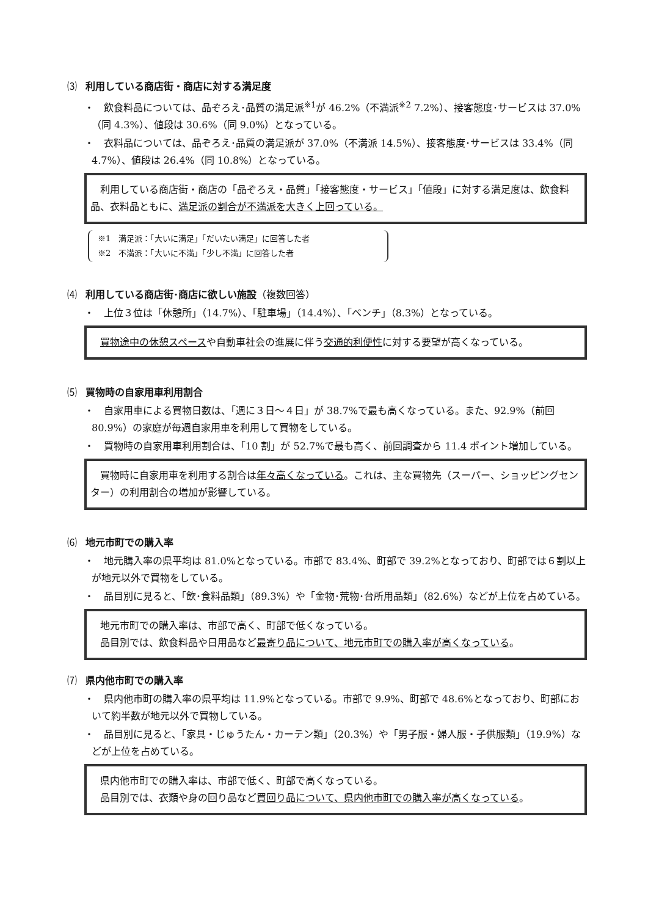⑶ 利用している商店街・商店に対する満足度
・　飲食料品については、品ぞろえ･品質の満足派<sup>※1</sup>が 46.2%（不満派<sup>※2</sup> 7.2%）、接客態度･サービスは 37.0%（同 4.3%）、値段は 30.6%（同 9.0%）となっている。
・　衣料品については、品ぞろえ･品質の満足派が 37.0%（不満派 14.5%）、接客態度･サービスは 33.4%（同 4.7%）、値段は 26.4%（同 10.8%）となっている。
　利用している商店街・商店の「品ぞろえ・品質」「接客態度・サービス」「値段」に対する満足度は、飲食料品、衣料品ともに、満足派の割合が不満派を大きく上回っている。
※1　満足派：「大いに満足」「だいたい満足」に回答した者
※2　不満派：「大いに不満」「少し不満」に回答した者
⑷ 利用している商店街･商店に欲しい施設（複数回答）
・　上位３位は「休憩所」（14.7%）、「駐車場」（14.4%）、「ベンチ」（8.3%）となっている。
　買物途中の休憩スペースや自動車社会の進展に伴う交通的利便性に対する要望が高くなっている。
⑸ 買物時の自家用車利用割合
・　自家用車による買物日数は、「週に３日～４日」が 38.7%で最も高くなっている。また、92.9%（前回 80.9%）の家庭が毎週自家用車を利用して買物をしている。
・　買物時の自家用車利用割合は、「10 割」が 52.7%で最も高く、前回調査から 11.4 ポイント増加している。
　買物時に自家用車を利用する割合は年々高くなっている。これは、主な買物先（スーパー、ショッピングセンター）の利用割合の増加が影響している。
⑹ 地元市町での購入率
・　地元購入率の県平均は 81.0%となっている。市部で 83.4%、町部で 39.2%となっており、町部では６割以上が地元以外で買物をしている。
・　品目別に見ると、「飲･食料品類」（89.3%）や「金物･荒物･台所用品類」（82.6%）などが上位を占めている。
　地元市町での購入率は、市部で高く、町部で低くなっている。
　品目別では、飲食料品や日用品など最寄り品について、地元市町での購入率が高くなっている。
⑺ 県内他市町での購入率
・　県内他市町の購入率の県平均は 11.9%となっている。市部で 9.9%、町部で 48.6%となっており、町部において約半数が地元以外で買物している。
・　品目別に見ると、「家具・じゅうたん・カーテン類」（20.3%）や「男子服・婦人服・子供服類」（19.9%）などが上位を占めている。
　県内他市町での購入率は、市部で低く、町部で高くなっている。
　品目別では、衣類や身の回り品など買回り品について、県内他市町での購入率が高くなっている。